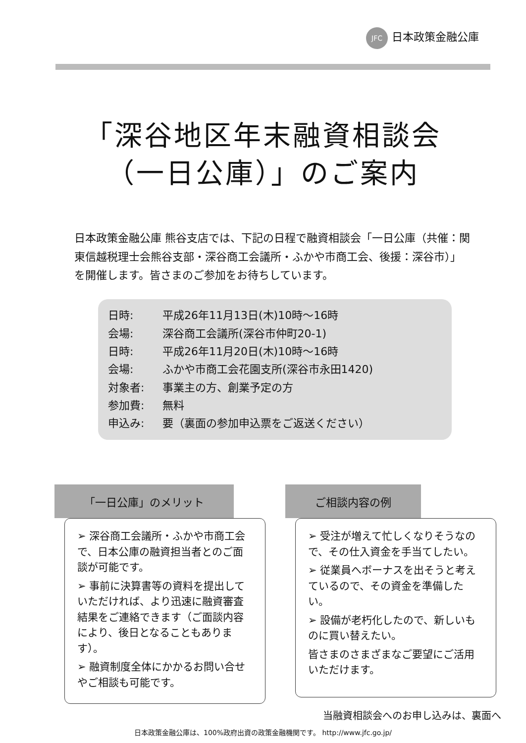JFC 日本政策金融公庫
「深谷地区年末融資相談会
（一日公庫）」のご案内
日本政策金融公庫 熊谷支店では、下記の日程で融資相談会「一日公庫（共催：関東信越税理士会熊谷支部・深谷商工会議所・ふかや市商工会、後援：深谷市）」を開催します。皆さまのご参加をお待ちしています。
日時: 平成26年11月13日(木)10時～16時
会場: 深谷商工会議所(深谷市仲町20-1)
日時: 平成26年11月20日(木)10時～16時
会場: ふかや市商工会花園支所(深谷市永田1420)
対象者: 事業主の方、創業予定の方
参加費: 無料
申込み: 要（裏面の参加申込票をご返送ください）
「一日公庫」のメリット
➢ 深谷商工会議所・ふかや市商工会で、日本公庫の融資担当者とのご面談が可能です。
➢ 事前に決算書等の資料を提出していただければ、より迅速に融資審査結果をご連絡できます（ご面談内容により、後日となることもあります）。
➢ 融資制度全体にかかるお問い合せやご相談も可能です。
ご相談内容の例
➢ 受注が増えて忙しくなりそうなので、その仕入資金を手当てしたい。
➢ 従業員へボーナスを出そうと考えているので、その資金を準備したい。
➢ 設備が老朽化したので、新しいものに買い替えたい。
皆さまのさまざまなご要望にご活用いただけます。
当融資相談会へのお申し込みは、裏面へ
日本政策金融公庫は、100%政府出資の政策金融機関です。 http://www.jfc.go.jp/